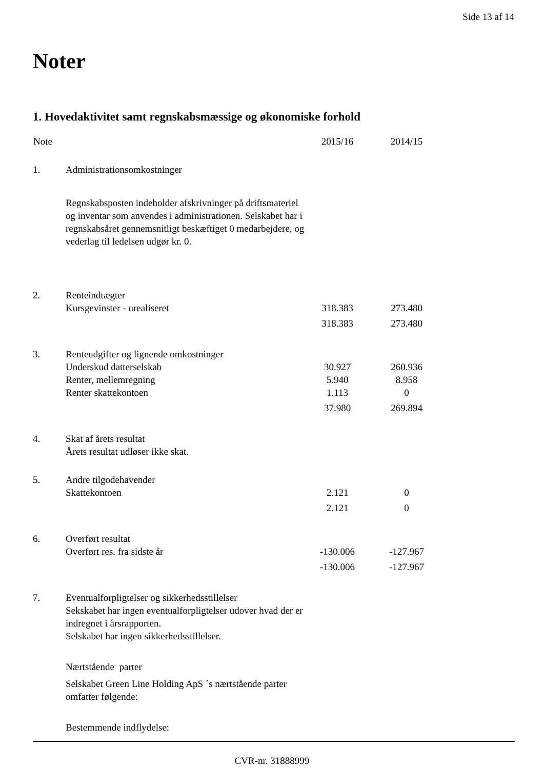Side 13 af 14
Noter
1. Hovedaktivitet samt regnskabsmæssige og økonomiske forhold
| Note | | 2015/16 | 2014/15 |
| --- | --- | --- | --- |
| 1. | Administrationsomkostninger | | |
| | Regnskabsposten indeholder afskrivninger på driftsmateriel og inventar som anvendes i administrationen. Selskabet har i regnskabsåret gennemsnitligt beskæftiget 0 medarbejdere, og vederlag til ledelsen udgør kr. 0. | | |
| 2. | Renteindtægter | | |
| | Kursgevinster - urealiseret | 318.383 | 273.480 |
| | | 318.383 | 273.480 |
| 3. | Renteudgifter og lignende omkostninger | | |
| | Underskud datterselskab | 30.927 | 260.936 |
| | Renter, mellemregning | 5.940 | 8.958 |
| | Renter skattekontoen | 1.113 | 0 |
| | | 37.980 | 269.894 |
| 4. | Skat af årets resultat | | |
| | Årets resultat udløser ikke skat. | | |
| 5. | Andre tilgodehavender | | |
| | Skattekontoen | 2.121 | 0 |
| | | 2.121 | 0 |
| 6. | Overført resultat | | |
| | Overført res. fra sidste år | -130.006 | -127.967 |
| | | -130.006 | -127.967 |
| 7. | Eventualforpligtelser og sikkerhedsstillelser | | |
| | Sekskabet har ingen eventualforpligtelser udover hvad der er indregnet i årsrapporten. | | |
| | Selskabet har ingen sikkerhedsstillelser. | | |
| | Nærtstående parter | | |
| | Selskabet Green Line Holding ApS ´s nærtstående parter omfatter følgende: | | |
| | Bestemmende indflydelse: | | |
CVR-nr. 31888999